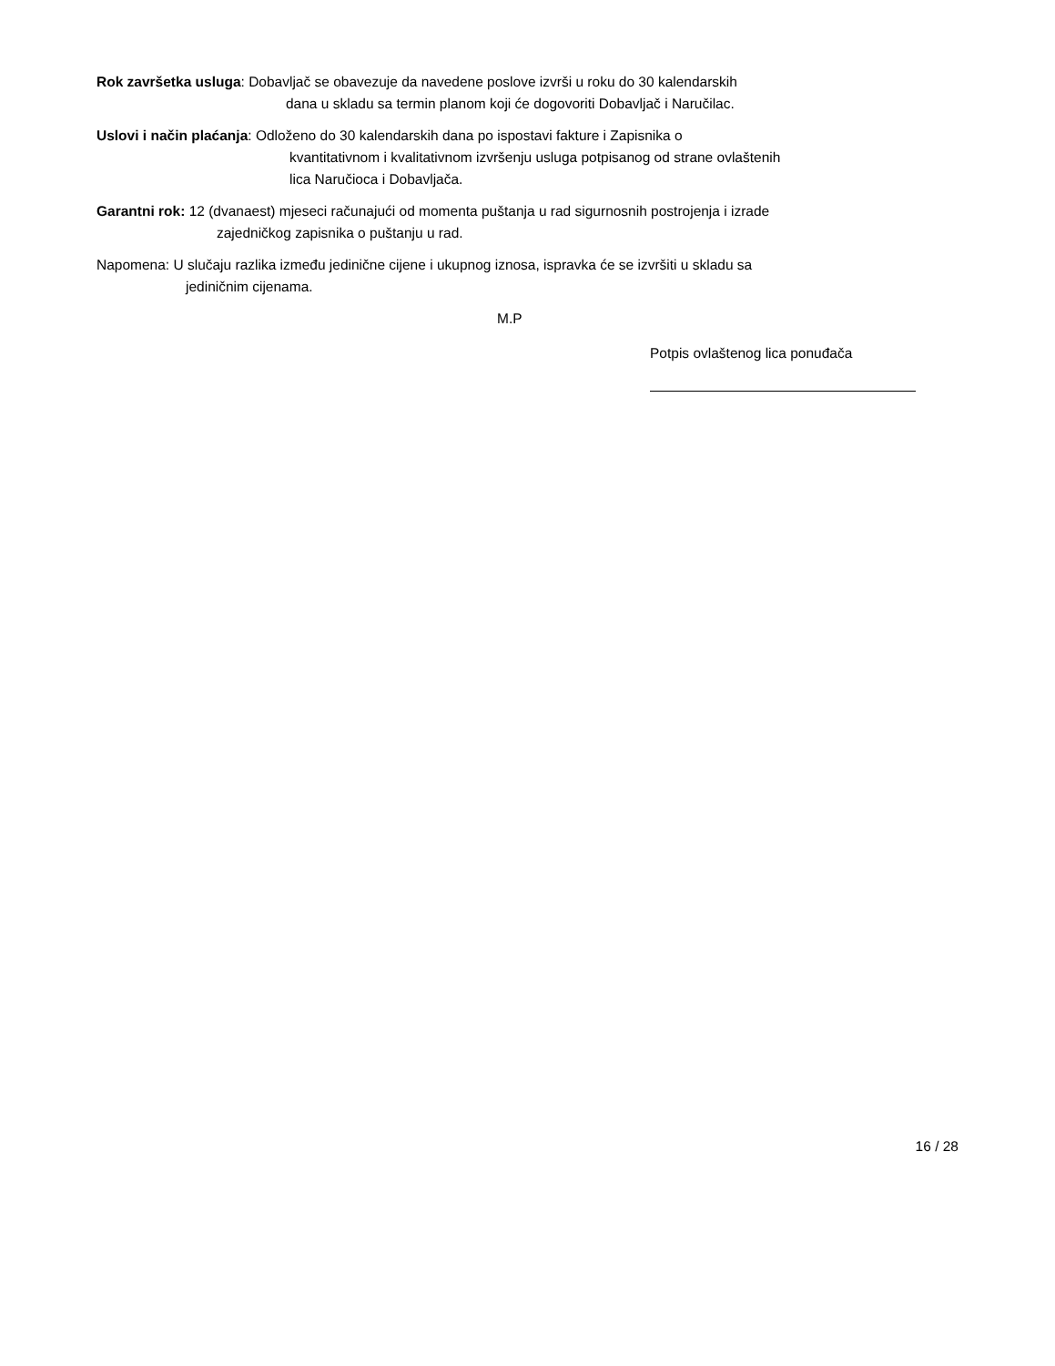Rok završetka usluga: Dobavljač se obavezuje da navedene poslove izvrši u roku do 30 kalendarskih
dana u skladu sa termin planom koji će dogovoriti Dobavljač i Naručilac.
Uslovi i način plaćanja: Odloženo do 30 kalendarskih dana po ispostavi fakture i Zapisnika o
kvantitativnom i kvalitativnom izvršenju usluga potpisanog od strane ovlaštenih
lica Naručioca i Dobavljača.
Garantni rok: 12 (dvanaest) mjeseci računajući od momenta puštanja u rad sigurnosnih postrojenja i izrade
zajedničkog zapisnika o puštanju u rad.
Napomena: U slučaju razlika između jedinične cijene i ukupnog iznosa, ispravka će se izvršiti u skladu sa
jediničnim cijenama.
M.P
Potpis ovlaštenog lica ponuđača
16 / 28